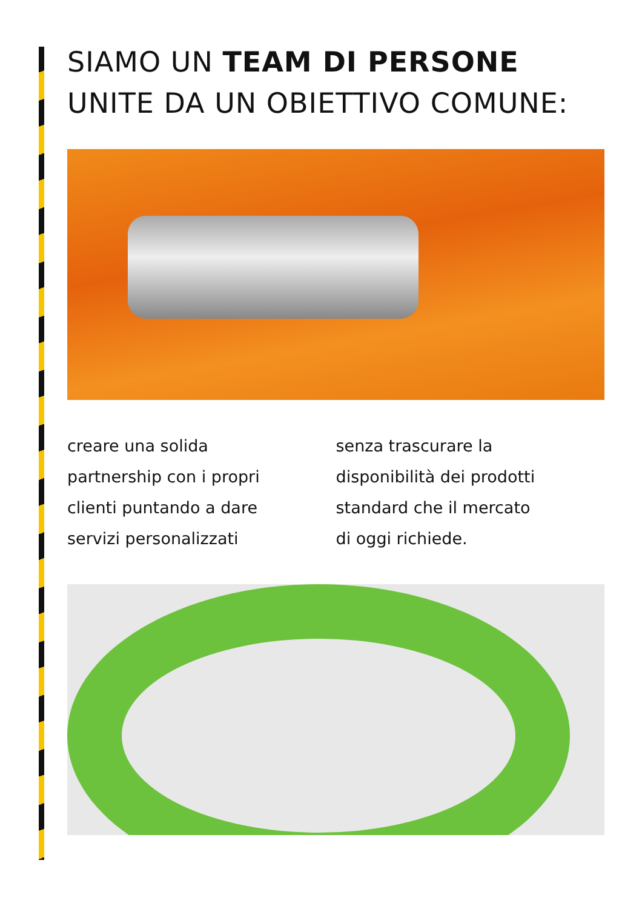SIAMO UN TEAM DI PERSONE
UNITE DA UN OBIETTIVO COMUNE:
creare una solida
partnership con i propri
clienti puntando a dare
servizi personalizzati
senza trascurare la
disponibilità dei prodotti
standard che il mercato
di oggi richiede.